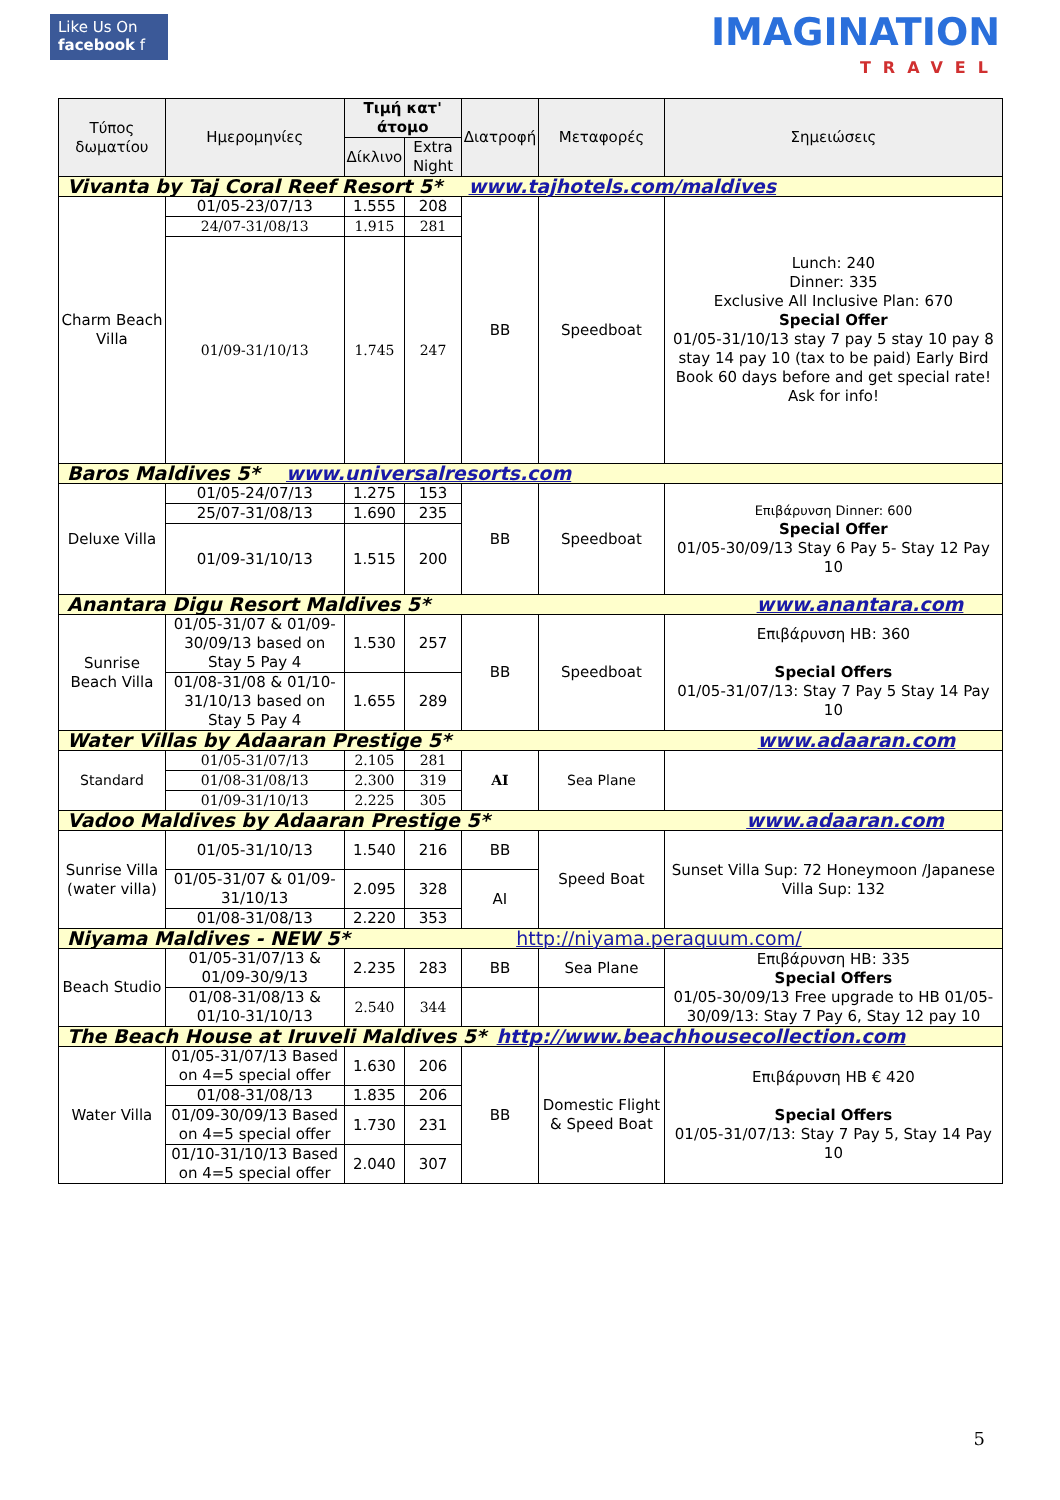Like Us On
facebook f
IMAGINATION
TRAVEL
| Τύπος δωματίου | Ημερομηνίες | Τιμή κατ' άτομο | | Διατροφή | Μεταφορές | Σημειώσεις |
| --- | --- | --- | --- | --- | --- | --- |
| | | Δίκλινο | Extra Night | | | |
| Vivanta by Taj Coral Reef Resort 5* www.tajhotels.com/maldives | | | | | | |
| Charm Beach Villa | 01/05-23/07/13 | 1.555 | 208 | BB | Speedboat | Lunch: 240 Dinner: 335 Exclusive All Inclusive Plan: 670 Special Offer 01/05-31/10/13 stay 7 pay 5 stay 10 pay 8 stay 14 pay 10 (tax to be paid) Early Bird Book 60 days before and get special rate! Ask for info! |
| | 24/07-31/08/13 | 1.915 | 281 | | | |
| | 01/09-31/10/13 | 1.745 | 247 | | | |
| Baros Maldives 5* www.universalresorts.com | | | | | | |
| Deluxe Villa | 01/05-24/07/13 | 1.275 | 153 | BB | Speedboat | Επιβάρυνση Dinner: 600 Special Offer 01/05-30/09/13 Stay 6 Pay 5- Stay 12 Pay 10 |
| | 25/07-31/08/13 | 1.690 | 235 | | | |
| | 01/09-31/10/13 | 1.515 | 200 | | | |
| Anantara Digu Resort Maldives 5* www.anantara.com | | | | | | |
| Sunrise Beach Villa | 01/05-31/07 & 01/09-30/09/13 based on Stay 5 Pay 4 | 1.530 | 257 | BB | Speedboat | Επιβάρυνση HB: 360 Special Offers 01/05-31/07/13: Stay 7 Pay 5 Stay 14 Pay 10 |
| | 01/08-31/08 & 01/10-31/10/13 based on Stay 5 Pay 4 | 1.655 | 289 | | | |
| Water Villas by Adaaran Prestige 5* www.adaaran.com | | | | | | |
| Standard | 01/05-31/07/13 | 2.105 | 281 | AI | Sea Plane | |
| | 01/08-31/08/13 | 2.300 | 319 | | | |
| | 01/09-31/10/13 | 2.225 | 305 | | | |
| Vadoo Maldives by Adaaran Prestige 5* www.adaaran.com | | | | | | |
| Sunrise Villa (water villa) | 01/05-31/10/13 | 1.540 | 216 | BB | Speed Boat | Sunset Villa Sup: 72 Honeymoon /Japanese Villa Sup: 132 |
| | 01/05-31/07 & 01/09-31/10/13 | 2.095 | 328 | AI | | |
| | 01/08-31/08/13 | 2.220 | 353 | | | |
| Niyama Maldives - NEW 5* http://niyama.peraquum.com/ | | | | | | |
| Beach Studio | 01/05-31/07/13 & 01/09-30/9/13 | 2.235 | 283 | BB | Sea Plane | Επιβάρυνση HB: 335 Special Offers 01/05-30/09/13 Free upgrade to HB 01/05-30/09/13: Stay 7 Pay 6, Stay 12 pay 10 |
| | 01/08-31/08/13 & 01/10-31/10/13 | 2.540 | 344 | | | |
| The Beach House at Iruveli Maldives 5* http://www.beachhousecollection.com | | | | | | |
| Water Villa | 01/05-31/07/13 Based on 4=5 special offer | 1.630 | 206 | BB | Domestic Flight & Speed Boat | Επιβάρυνση HB € 420 Special Offers 01/05-31/07/13: Stay 7 Pay 5, Stay 14 Pay 10 |
| | 01/08-31/08/13 | 1.835 | 206 | | | |
| | 01/09-30/09/13 Based on 4=5 special offer | 1.730 | 231 | | | |
| | 01/10-31/10/13 Based on 4=5 special offer | 2.040 | 307 | | | |
5